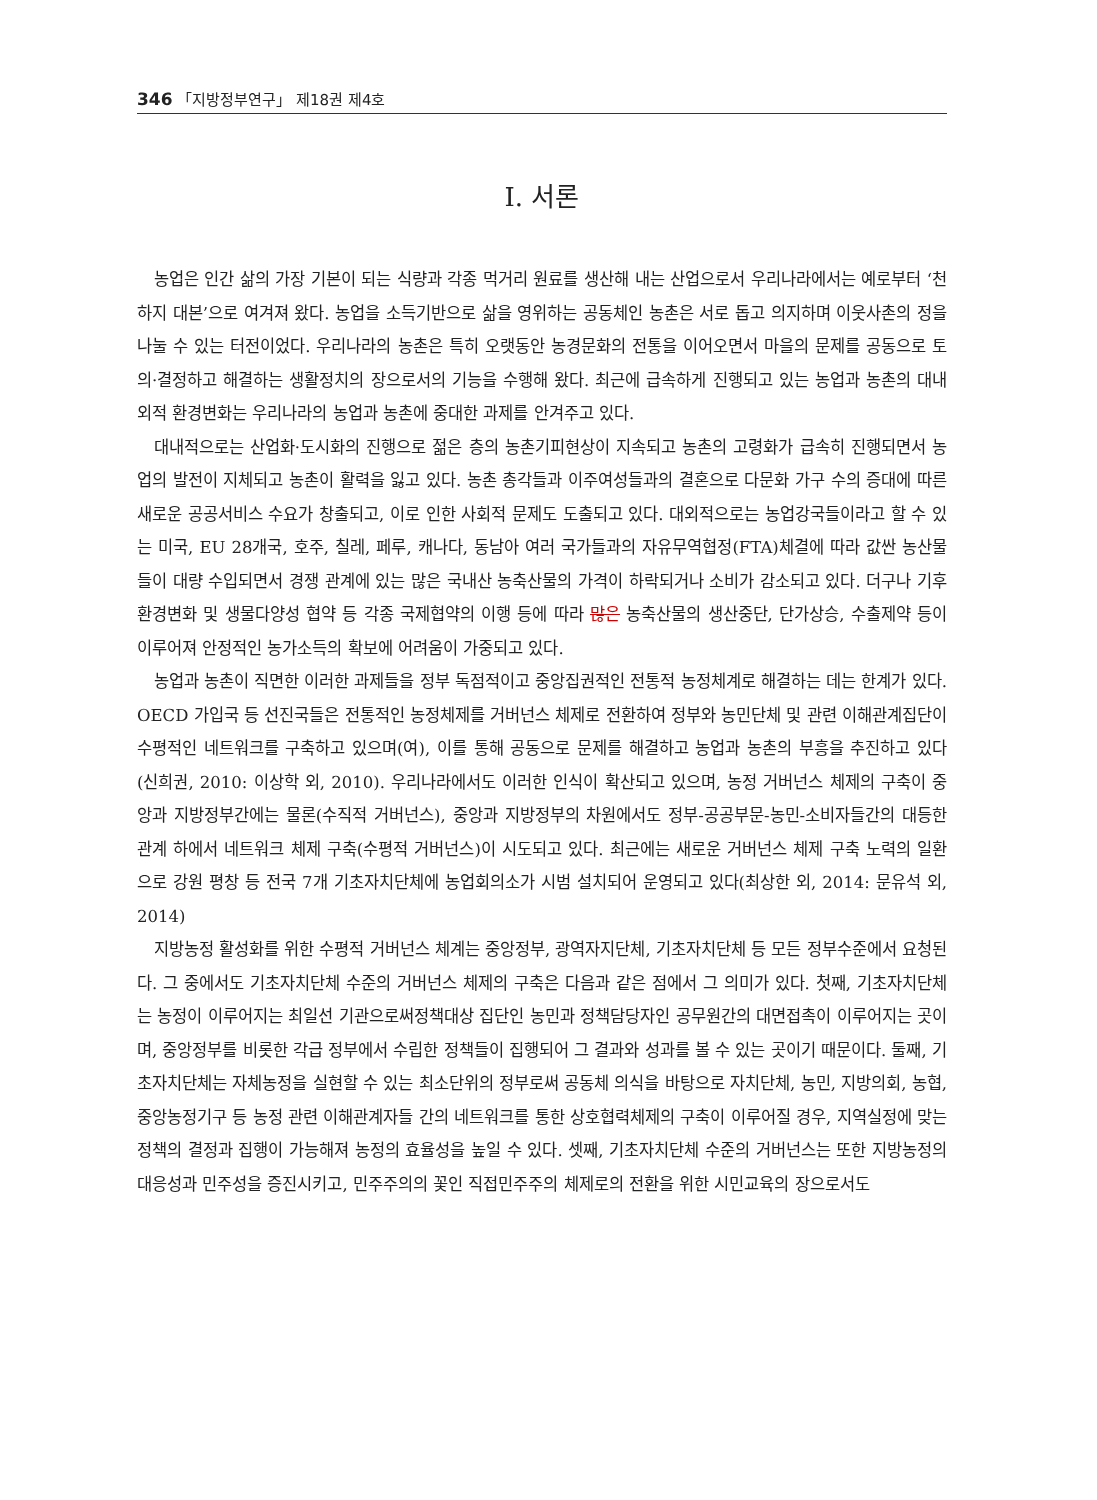346 「지방정부연구」 제18권 제4호
Ⅰ. 서론
농업은 인간 삶의 가장 기본이 되는 식량과 각종 먹거리 원료를 생산해 내는 산업으로서 우리나라에서는 예로부터 ‘천하지 대본’으로 여겨져 왔다. 농업을 소득기반으로 삶을 영위하는 공동체인 농촌은 서로 돕고 의지하며 이웃사촌의 정을 나눌 수 있는 터전이었다. 우리나라의 농촌은 특히 오랫동안 농경문화의 전통을 이어오면서 마을의 문제를 공동으로 토의·결정하고 해결하는 생활정치의 장으로서의 기능을 수행해 왔다. 최근에 급속하게 진행되고 있는 농업과 농촌의 대내외적 환경변화는 우리나라의 농업과 농촌에 중대한 과제를 안겨주고 있다.
대내적으로는 산업화·도시화의 진행으로 젊은 층의 농촌기피현상이 지속되고 농촌의 고령화가 급속히 진행되면서 농업의 발전이 지체되고 농촌이 활력을 잃고 있다. 농촌 총각들과 이주여성들과의 결혼으로 다문화 가구 수의 증대에 따른 새로운 공공서비스 수요가 창출되고, 이로 인한 사회적 문제도 도출되고 있다. 대외적으로는 농업강국들이라고 할 수 있는 미국, EU 28개국, 호주, 칠레, 페루, 캐나다, 동남아 여러 국가들과의 자유무역협정(FTA)체결에 따라 값싼 농산물들이 대량 수입되면서 경쟁 관계에 있는 많은 국내산 농축산물의 가격이 하락되거나 소비가 감소되고 있다. 더구나 기후환경변화 및 생물다양성 협약 등 각종 국제협약의 이행 등에 따라 많은 농축산물의 생산중단, 단가상승, 수출제약 등이 이루어져 안정적인 농가소득의 확보에 어려움이 가중되고 있다.
농업과 농촌이 직면한 이러한 과제들을 정부 독점적이고 중앙집권적인 전통적 농정체계로 해결하는 데는 한계가 있다. OECD 가입국 등 선진국들은 전통적인 농정체제를 거버넌스 체제로 전환하여 정부와 농민단체 및 관련 이해관계집단이 수평적인 네트워크를 구축하고 있으며(여), 이를 통해 공동으로 문제를 해결하고 농업과 농촌의 부흥을 추진하고 있다(신희권, 2010: 이상학 외, 2010). 우리나라에서도 이러한 인식이 확산되고 있으며, 농정 거버넌스 체제의 구축이 중앙과 지방정부간에는 물론(수직적 거버넌스), 중앙과 지방정부의 차원에서도 정부-공공부문-농민-소비자들간의 대등한 관계 하에서 네트워크 체제 구축(수평적 거버넌스)이 시도되고 있다. 최근에는 새로운 거버넌스 체제 구축 노력의 일환으로 강원 평창 등 전국 7개 기초자치단체에 농업회의소가 시범 설치되어 운영되고 있다(최상한 외, 2014: 문유석 외, 2014)
지방농정 활성화를 위한 수평적 거버넌스 체계는 중앙정부, 광역자지단체, 기초자치단체 등 모든 정부수준에서 요청된다. 그 중에서도 기초자치단체 수준의 거버넌스 체제의 구축은 다음과 같은 점에서 그 의미가 있다. 첫째, 기초자치단체는 농정이 이루어지는 최일선 기관으로써정책대상 집단인 농민과 정책담당자인 공무원간의 대면접촉이 이루어지는 곳이며, 중앙정부를 비롯한 각급 정부에서 수립한 정책들이 집행되어 그 결과와 성과를 볼 수 있는 곳이기 때문이다. 둘째, 기초자치단체는 자체농정을 실현할 수 있는 최소단위의 정부로써 공동체 의식을 바탕으로 자치단체, 농민, 지방의회, 농협, 중앙농정기구 등 농정 관련 이해관계자들 간의 네트워크를 통한 상호협력체제의 구축이 이루어질 경우, 지역실정에 맞는 정책의 결정과 집행이 가능해져 농정의 효율성을 높일 수 있다. 셋째, 기초자치단체 수준의 거버넌스는 또한 지방농정의 대응성과 민주성을 증진시키고, 민주주의의 꽃인 직접민주주의 체제로의 전환을 위한 시민교육의 장으로서도